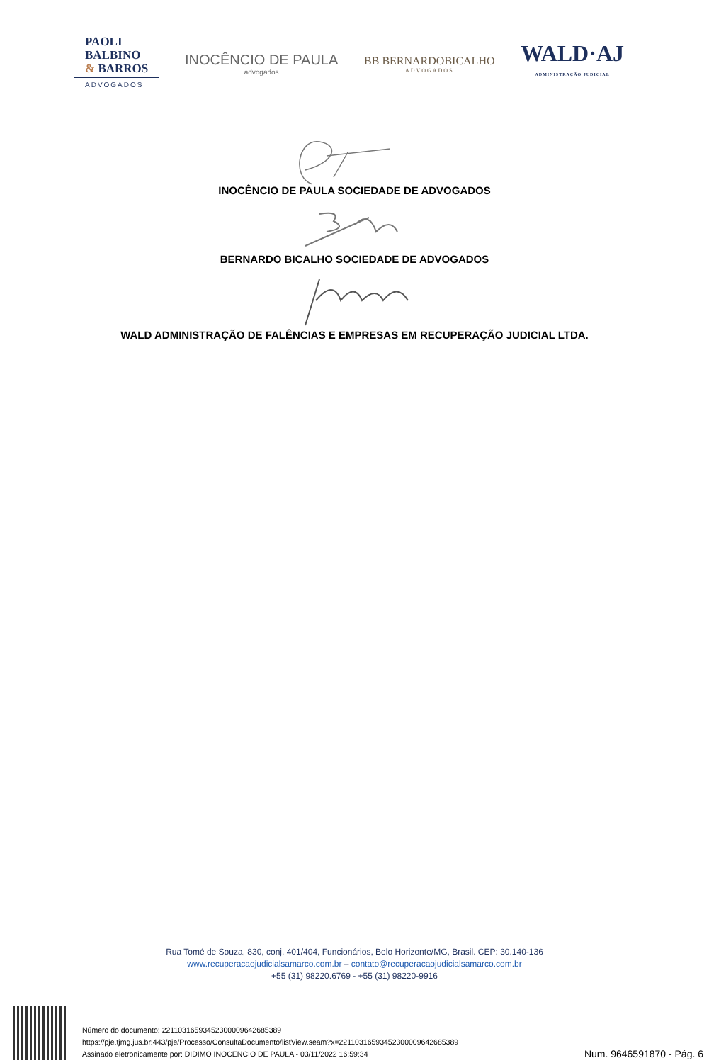PAOLI
BALBINO
& BARROS
ADVOGADOS
INOCÊNCIO DE PAULA
advogados
BB BERNARDOBICALHO
ADVOGADOS
WALD·AJ
ADMINISTRAÇÃO JUDICIAL
INOCÊNCIO DE PAULA SOCIEDADE DE ADVOGADOS
BERNARDO BICALHO SOCIEDADE DE ADVOGADOS
WALD ADMINISTRAÇÃO DE FALÊNCIAS E EMPRESAS EM RECUPERAÇÃO JUDICIAL LTDA.
Rua Tomé de Souza, 830, conj. 401/404, Funcionários, Belo Horizonte/MG, Brasil. CEP: 30.140-136
www.recuperacaojudicialsamarco.com.br – contato@recuperacaojudicialsamarco.com.br
+55 (31) 98220.6769 - +55 (31) 98220-9916
Número do documento: 22110316593452300009642685389
https://pje.tjmg.jus.br:443/pje/Processo/ConsultaDocumento/listView.seam?x=22110316593452300009642685389
Assinado eletronicamente por: DIDIMO INOCENCIO DE PAULA - 03/11/2022 16:59:34
Num. 9646591870 - Pág. 6